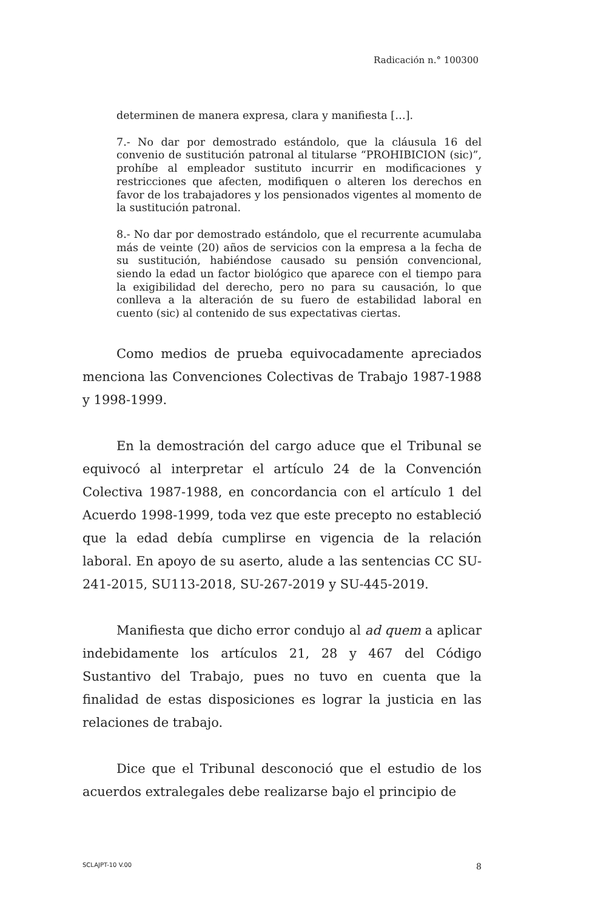Radicación n.° 100300
determinen de manera expresa, clara y manifiesta […].
7.- No dar por demostrado estándolo, que la cláusula 16 del convenio de sustitución patronal al titularse “PROHIBICION (sic)”, prohíbe al empleador sustituto incurrir en modificaciones y restricciones que afecten, modifiquen o alteren los derechos en favor de los trabajadores y los pensionados vigentes al momento de la sustitución patronal.
8.- No dar por demostrado estándolo, que el recurrente acumulaba más de veinte (20) años de servicios con la empresa a la fecha de su sustitución, habiéndose causado su pensión convencional, siendo la edad un factor biológico que aparece con el tiempo para la exigibilidad del derecho, pero no para su causación, lo que conlleva a la alteración de su fuero de estabilidad laboral en cuento (sic) al contenido de sus expectativas ciertas.
Como medios de prueba equivocadamente apreciados menciona las Convenciones Colectivas de Trabajo 1987-1988 y 1998-1999.
En la demostración del cargo aduce que el Tribunal se equivocó al interpretar el artículo 24 de la Convención Colectiva 1987-1988, en concordancia con el artículo 1 del Acuerdo 1998-1999, toda vez que este precepto no estableció que la edad debía cumplirse en vigencia de la relación laboral. En apoyo de su aserto, alude a las sentencias CC SU-241-2015, SU113-2018, SU-267-2019 y SU-445-2019.
Manifiesta que dicho error condujo al ad quem a aplicar indebidamente los artículos 21, 28 y 467 del Código Sustantivo del Trabajo, pues no tuvo en cuenta que la finalidad de estas disposiciones es lograr la justicia en las relaciones de trabajo.
Dice que el Tribunal desconoció que el estudio de los acuerdos extralegales debe realizarse bajo el principio de
SCLAJPT-10 V.00 8